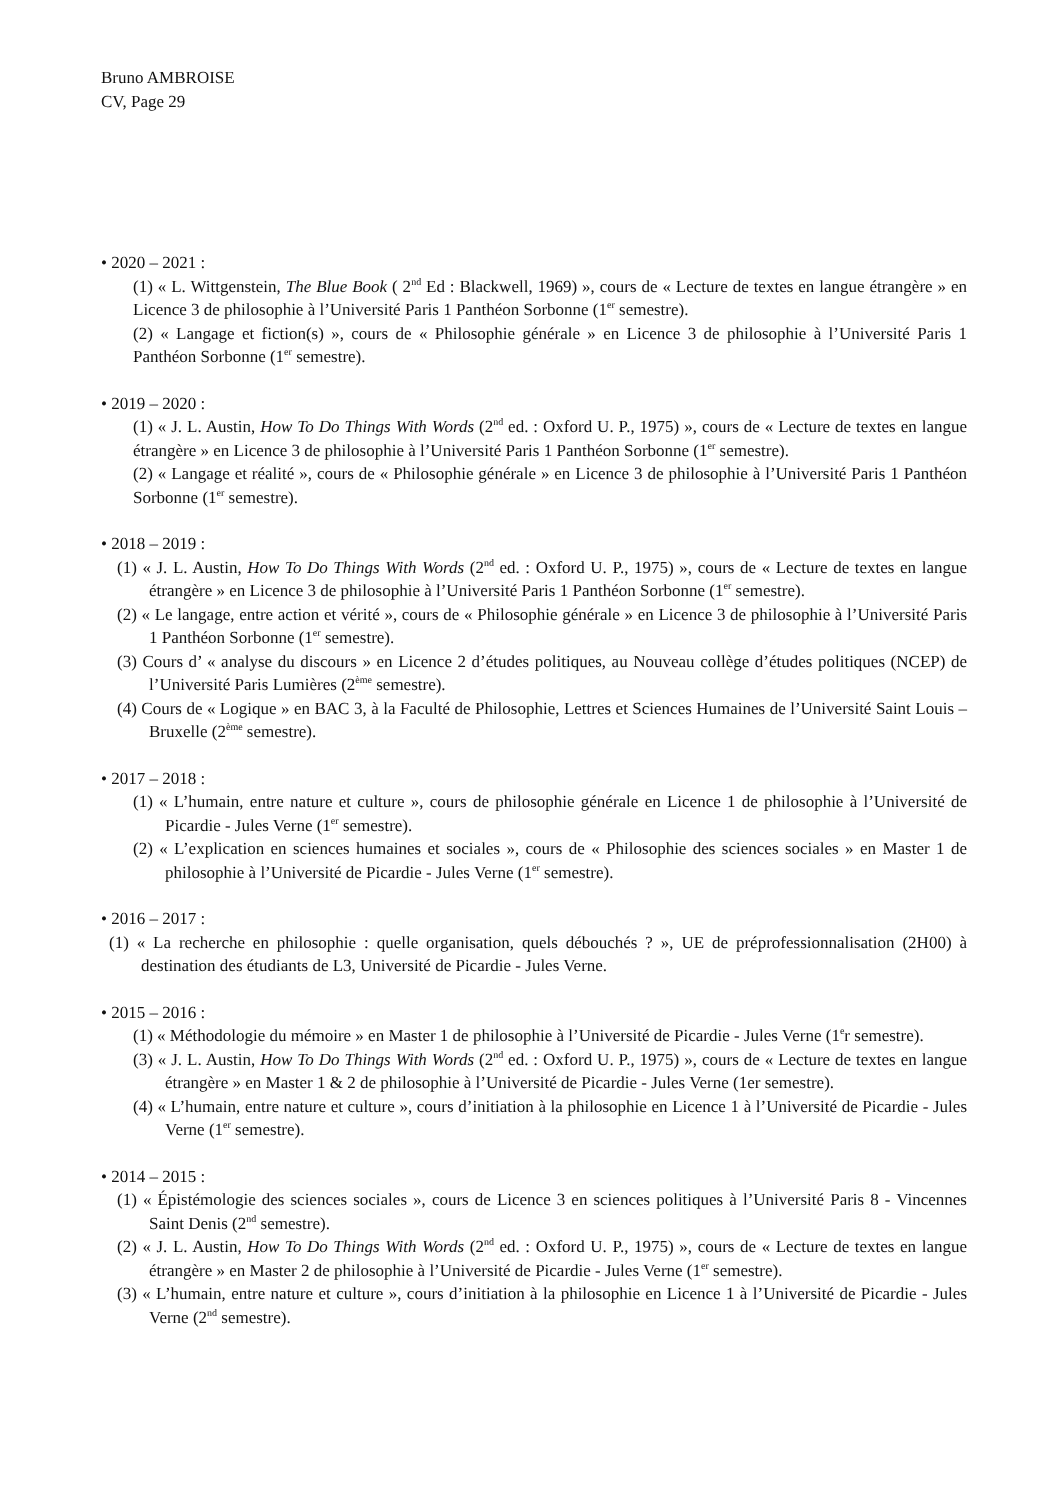Bruno AMBROISE
CV, Page 29
• 2020 – 2021 :
(1) « L. Wittgenstein, The Blue Book ( 2<sup>nd</sup> Ed : Blackwell, 1969) », cours de « Lecture de textes en langue étrangère » en Licence 3 de philosophie à l’Université Paris 1 Panthéon Sorbonne (1<sup>er</sup> semestre).
(2) « Langage et fiction(s) », cours de « Philosophie générale » en Licence 3 de philosophie à l’Université Paris 1 Panthéon Sorbonne (1<sup>er</sup> semestre).
• 2019 – 2020 :
(1) « J. L. Austin, How To Do Things With Words (2<sup>nd</sup> ed. : Oxford U. P., 1975) », cours de « Lecture de textes en langue étrangère » en Licence 3 de philosophie à l’Université Paris 1 Panthéon Sorbonne (1<sup>er</sup> semestre).
(2) « Langage et réalité », cours de « Philosophie générale » en Licence 3 de philosophie à l’Université Paris 1 Panthéon Sorbonne (1<sup>er</sup> semestre).
• 2018 – 2019 :
(1) « J. L. Austin, How To Do Things With Words (2<sup>nd</sup> ed. : Oxford U. P., 1975) », cours de « Lecture de textes en langue étrangère » en Licence 3 de philosophie à l’Université Paris 1 Panthéon Sorbonne (1<sup>er</sup> semestre).
(2) « Le langage, entre action et vérité », cours de « Philosophie générale » en Licence 3 de philosophie à l’Université Paris 1 Panthéon Sorbonne (1<sup>er</sup> semestre).
(3) Cours d’ « analyse du discours » en Licence 2 d’études politiques, au Nouveau collège d’études politiques (NCEP) de l’Université Paris Lumières (2<sup>ème</sup> semestre).
(4) Cours de « Logique » en BAC 3, à la Faculté de Philosophie, Lettres et Sciences Humaines de l’Université Saint Louis – Bruxelle (2<sup>ème</sup> semestre).
• 2017 – 2018 :
(1) « L’humain, entre nature et culture », cours de philosophie générale en Licence 1 de philosophie à l’Université de Picardie - Jules Verne (1<sup>er</sup> semestre).
(2) « L’explication en sciences humaines et sociales », cours de « Philosophie des sciences sociales » en Master 1 de philosophie à l’Université de Picardie - Jules Verne (1<sup>er</sup> semestre).
• 2016 – 2017 :
(1) « La recherche en philosophie : quelle organisation, quels débouchés ? », UE de préprofessionnalisation (2H00) à destination des étudiants de L3, Université de Picardie - Jules Verne.
• 2015 – 2016 :
(1) « Méthodologie du mémoire » en Master 1 de philosophie à l’Université de Picardie - Jules Verne (1<sup>e</sup>r semestre).
(3) « J. L. Austin, How To Do Things With Words (2<sup>nd</sup> ed. : Oxford U. P., 1975) », cours de « Lecture de textes en langue étrangère » en Master 1 & 2 de philosophie à l’Université de Picardie - Jules Verne (1er semestre).
(4) « L’humain, entre nature et culture », cours d’initiation à la philosophie en Licence 1 à l’Université de Picardie - Jules Verne (1<sup>er</sup> semestre).
• 2014 – 2015 :
(1) « Épistémologie des sciences sociales », cours de Licence 3 en sciences politiques à l’Université Paris 8 - Vincennes Saint Denis (2<sup>nd</sup> semestre).
(2) « J. L. Austin, How To Do Things With Words (2<sup>nd</sup> ed. : Oxford U. P., 1975) », cours de « Lecture de textes en langue étrangère » en Master 2 de philosophie à l’Université de Picardie - Jules Verne (1<sup>er</sup> semestre).
(3) « L’humain, entre nature et culture », cours d’initiation à la philosophie en Licence 1 à l’Université de Picardie - Jules Verne (2<sup>nd</sup> semestre).